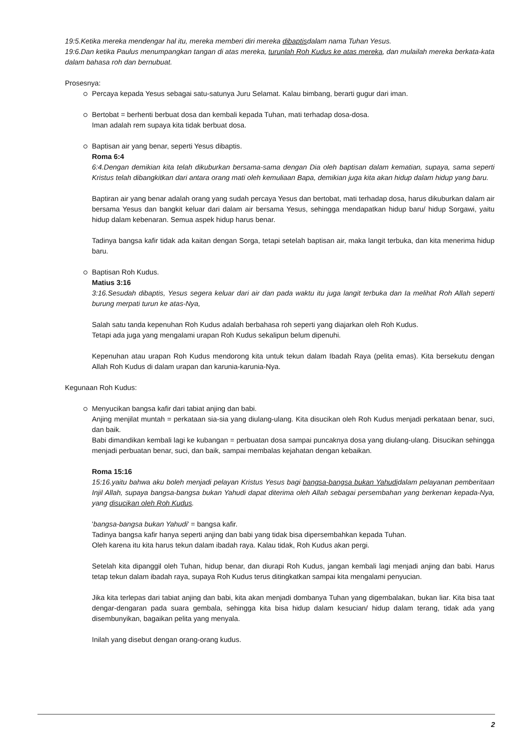19:5.Ketika mereka mendengar hal itu, mereka memberi diri mereka dibaptisdalam nama Tuhan Yesus.
19:6.Dan ketika Paulus menumpangkan tangan di atas mereka, turunlah Roh Kudus ke atas mereka, dan mulailah mereka berkata-kata dalam bahasa roh dan bernubuat.
Prosesnya:
Percaya kepada Yesus sebagai satu-satunya Juru Selamat. Kalau bimbang, berarti gugur dari iman.
Bertobat = berhenti berbuat dosa dan kembali kepada Tuhan, mati terhadap dosa-dosa.
Iman adalah rem supaya kita tidak berbuat dosa.
Baptisan air yang benar, seperti Yesus dibaptis.
Roma 6:4
6:4.Dengan demikian kita telah dikuburkan bersama-sama dengan Dia oleh baptisan dalam kematian, supaya, sama seperti Kristus telah dibangkitkan dari antara orang mati oleh kemuliaan Bapa, demikian juga kita akan hidup dalam hidup yang baru.
Baptiran air yang benar adalah orang yang sudah percaya Yesus dan bertobat, mati terhadap dosa, harus dikuburkan dalam air bersama Yesus dan bangkit keluar dari dalam air bersama Yesus, sehingga mendapatkan hidup baru/ hidup Sorgawi, yaitu hidup dalam kebenaran. Semua aspek hidup harus benar.
Tadinya bangsa kafir tidak ada kaitan dengan Sorga, tetapi setelah baptisan air, maka langit terbuka, dan kita menerima hidup baru.
Baptisan Roh Kudus.
Matius 3:16
3:16.Sesudah dibaptis, Yesus segera keluar dari air dan pada waktu itu juga langit terbuka dan Ia melihat Roh Allah seperti burung merpati turun ke atas-Nya,
Salah satu tanda kepenuhan Roh Kudus adalah berbahasa roh seperti yang diajarkan oleh Roh Kudus.
Tetapi ada juga yang mengalami urapan Roh Kudus sekalipun belum dipenuhi.
Kepenuhan atau urapan Roh Kudus mendorong kita untuk tekun dalam Ibadah Raya (pelita emas). Kita bersekutu dengan Allah Roh Kudus di dalam urapan dan karunia-karunia-Nya.
Kegunaan Roh Kudus:
Menyucikan bangsa kafir dari tabiat anjing dan babi.
Anjing menjilat muntah = perkataan sia-sia yang diulang-ulang. Kita disucikan oleh Roh Kudus menjadi perkataan benar, suci, dan baik.
Babi dimandikan kembali lagi ke kubangan = perbuatan dosa sampai puncaknya dosa yang diulang-ulang. Disucikan sehingga menjadi perbuatan benar, suci, dan baik, sampai membalas kejahatan dengan kebaikan.
Roma 15:16
15:16.yaitu bahwa aku boleh menjadi pelayan Kristus Yesus bagi bangsa-bangsa bukan Yahudidalam pelayanan pemberitaan Injil Allah, supaya bangsa-bangsa bukan Yahudi dapat diterima oleh Allah sebagai persembahan yang berkenan kepada-Nya, yang disucikan oleh Roh Kudus.
'bangsa-bangsa bukan Yahudi' = bangsa kafir.
Tadinya bangsa kafir hanya seperti anjing dan babi yang tidak bisa dipersembahkan kepada Tuhan.
Oleh karena itu kita harus tekun dalam ibadah raya. Kalau tidak, Roh Kudus akan pergi.
Setelah kita dipanggil oleh Tuhan, hidup benar, dan diurapi Roh Kudus, jangan kembali lagi menjadi anjing dan babi. Harus tetap tekun dalam ibadah raya, supaya Roh Kudus terus ditingkatkan sampai kita mengalami penyucian.
Jika kita terlepas dari tabiat anjing dan babi, kita akan menjadi dombanya Tuhan yang digembalakan, bukan liar. Kita bisa taat dengar-dengaran pada suara gembala, sehingga kita bisa hidup dalam kesucian/ hidup dalam terang, tidak ada yang disembunyikan, bagaikan pelita yang menyala.
Inilah yang disebut dengan orang-orang kudus.
2